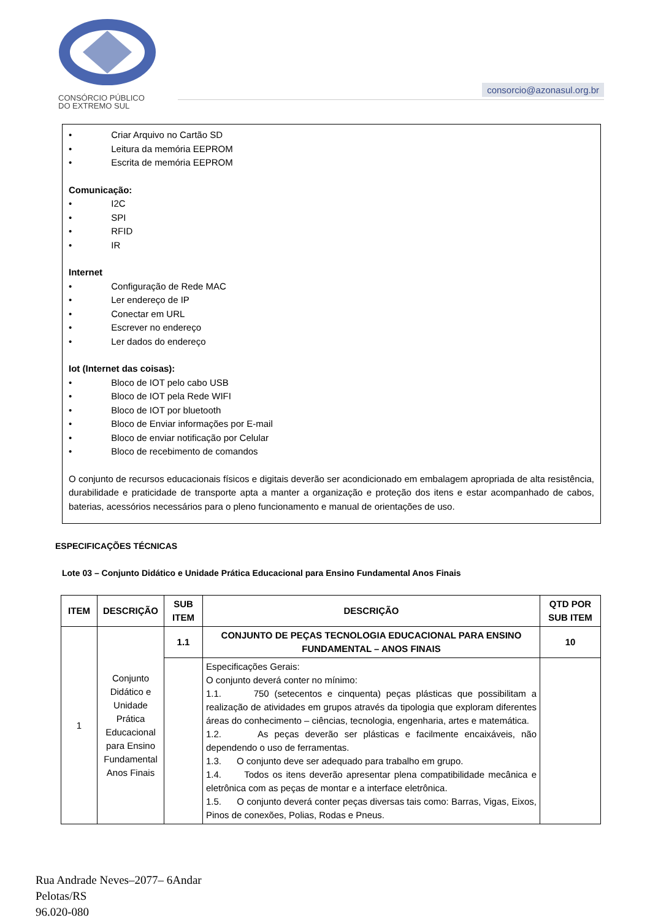CONSÓRCIO PÚBLICO
DO EXTREMO SUL
consorcio@azonasul.org.br
• Criar Arquivo no Cartão SD
• Leitura da memória EEPROM
• Escrita de memória EEPROM
Comunicação:
• I2C
• SPI
• RFID
• IR
Internet
• Configuração de Rede MAC
• Ler endereço de IP
• Conectar em URL
• Escrever no endereço
• Ler dados do endereço
Iot (Internet das coisas):
• Bloco de IOT pelo cabo USB
• Bloco de IOT pela Rede WIFI
• Bloco de IOT por bluetooth
• Bloco de Enviar informações por E-mail
• Bloco de enviar notificação por Celular
• Bloco de recebimento de comandos
O conjunto de recursos educacionais físicos e digitais deverão ser acondicionado em embalagem apropriada de alta resistência, durabilidade e praticidade de transporte apta a manter a organização e proteção dos itens e estar acompanhado de cabos, baterias, acessórios necessários para o pleno funcionamento e manual de orientações de uso.
ESPECIFICAÇÕES TÉCNICAS
Lote 03 – Conjunto Didático e Unidade Prática Educacional para Ensino Fundamental Anos Finais
| ITEM | DESCRIÇÃO | SUB ITEM | DESCRIÇÃO | QTD POR SUB ITEM |
| --- | --- | --- | --- | --- |
| 1 | Conjunto Didático e Unidade Prática Educacional para Ensino Fundamental Anos Finais | 1.1 | CONJUNTO DE PEÇAS TECNOLOGIA EDUCACIONAL PARA ENSINO FUNDAMENTAL – ANOS FINAIS | 10 |
| | | | Especificações Gerais: O conjunto deverá conter no mínimo: 1.1. 750 (setecentos e cinquenta) peças plásticas que possibilitam a realização de atividades em grupos através da tipologia que exploram diferentes áreas do conhecimento – ciências, tecnologia, engenharia, artes e matemática. 1.2. As peças deverão ser plásticas e facilmente encaixáveis, não dependendo o uso de ferramentas. 1.3. O conjunto deve ser adequado para trabalho em grupo. 1.4. Todos os itens deverão apresentar plena compatibilidade mecânica e eletrônica com as peças de montar e a interface eletrônica. 1.5. O conjunto deverá conter peças diversas tais como: Barras, Vigas, Eixos, Pinos de conexões, Polias, Rodas e Pneus. | |
Rua Andrade Neves–2077– 6Andar
Pelotas/RS
96.020-080